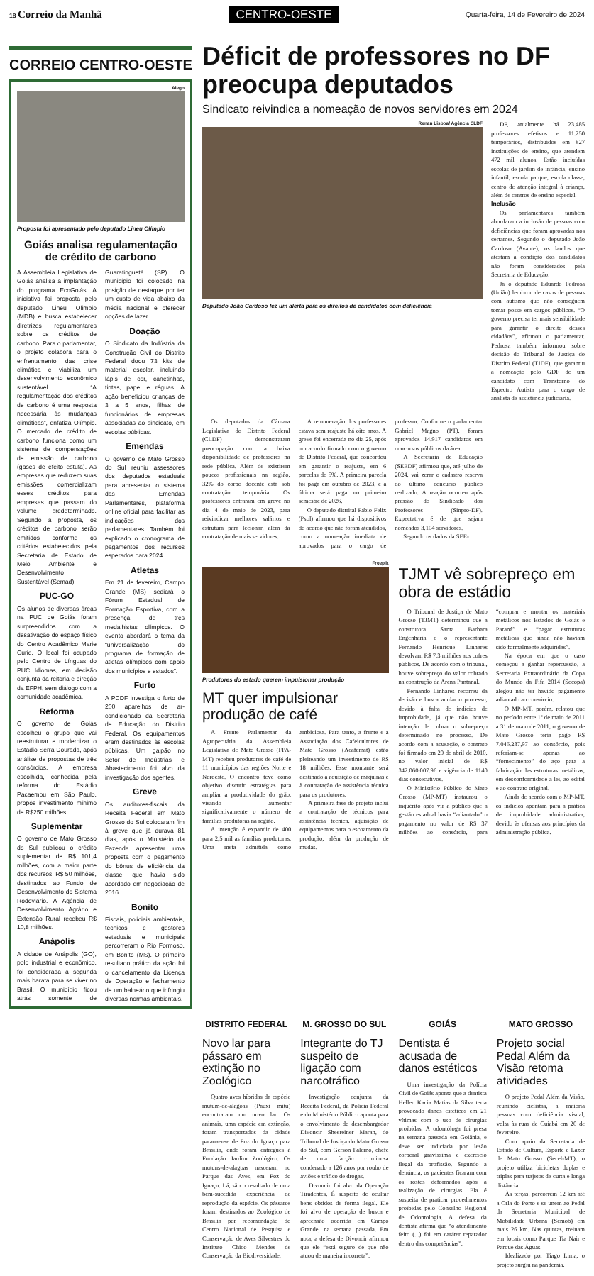18 Correio da Manhã CENTRO-OESTE Quarta-feira, 14 de Fevereiro de 2024
CORREIO CENTRO-OESTE
Alego
Proposta foi apresentado pelo deputado Lineu Olímpio
Goiás analisa regulamentação de crédito de carbono
A Assembleia Legislativa de Goiás analisa a implantação do programa EcoGoiás. A iniciativa foi proposta pelo deputado Lineu Olimpio (MDB) e busca estabelecer diretrizes regulamentares sobre os créditos de carbono. Para o parlamentar, o projeto colabora para o enfrentamento das crise climática e viabiliza um desenvolvimento econômico sustentável. “A regulamentação dos créditos de carbono é uma resposta necessária às mudanças climáticas”, enfatiza Olímpio. O mercado de crédito de carbono funciona como um sistema de compensações de emissão de carbono (gases de efeito estufa). As empresas que reduzem suas emissões comercializam esses créditos para empresas que passam do volume predeterminado. Segundo a proposta, os créditos de carbono serão emitidos conforme os critérios estabelecidos pela Secretaria de Estado de Meio Ambiente e Desenvolvimento Sustentável (Semad).
PUC-GO
Os alunos de diversas áreas na PUC de Goiás foram surpreendidos com a desativação do espaço físico do Centro Acadêmico Marie Curie. O local foi ocupado pelo Centro de Línguas do PUC Idiomas, em decisão conjunta da reitoria e direção da EFPH, sem diálogo com a comunidade acadêmica.
Reforma
O governo de Goiás escolheu o grupo que vai reestruturar e modernizar o Estádio Serra Dourada, após análise de propostas de três consórcios. A empresa escolhida, conhecida pela reforma do Estádio Pacaembu em São Paulo, propôs investimento mínimo de R$250 milhões.
Suplementar
O governo de Mato Grosso do Sul publicou o crédito suplementar de R$ 101,4 milhões, com a maior parte dos recursos, R$ 50 milhões, destinados ao Fundo de Desenvolvimento do Sistema Rodoviário. A Agência de Desenvolvimento Agrário e Extensão Rural recebeu R$ 10,8 milhões.
Anápolis
A cidade de Anápolis (GO), polo industrial e econômico, foi considerada a segunda mais barata para se viver no Brasil. O município ficou atrás somente de Guaratinguetá (SP). O município foi colocado na posição de destaque por ter um custo de vida abaixo da média nacional e oferecer opções de lazer.
Doação
O Sindicato da Indústria da Construção Civil do Distrito Federal doou 73 kits de material escolar, incluindo lápis de cor, canetinhas, tintas, papel e réguas. A ação beneficiou crianças de 3 a 5 anos, filhas de funcionários de empresas associadas ao sindicato, em escolas públicas.
Emendas
O governo de Mato Grosso do Sul reuniu assessores dos deputados estaduais para apresentar o sistema das Emendas Parlamentares, plataforma online oficial para facilitar as indicações dos parlamentares. Também foi explicado o cronograma de pagamentos dos recursos esperados para 2024.
Atletas
Em 21 de fevereiro, Campo Grande (MS) sediará o Fórum Estadual de Formação Esportiva, com a presença de três medalhistas olímpicos. O evento abordará o tema da “universalização do programa de formação de atletas olímpicos com apoio dos municípios e estados”.
Furto
A PCDF investiga o furto de 200 aparelhos de ar-condicionado da Secretaria de Educação do Distrito Federal. Os equipamentos eram destinados às escolas públicas. Um galpão no Setor de Indústrias e Abastecimento foi alvo da investigação dos agentes.
Greve
Os auditores-fiscais da Receita Federal em Mato Grosso do Sul colocaram fim à greve que já durava 81 dias, após o Ministério da Fazenda apresentar uma proposta com o pagamento do bônus de eficiência da classe, que havia sido acordado em negociação de 2016.
Bonito
Fiscais, policiais ambientais, técnicos e gestores estaduais e municipais percorreram o Rio Formoso, em Bonito (MS). O primeiro resultado prático da ação foi o cancelamento da Licença de Operação e fechamento de um balneário que infringiu diversas normas ambientais.
Déficit de professores no DF preocupa deputados
Sindicato reivindica a nomeação de novos servidores em 2024
Renan Lisboa/ Agência CLDF
Deputado João Cardoso fez um alerta para os direitos de candidatos com deficiência
DF, atualmente há 23.485 professores efetivos e 11.250 temporários, distribuídos em 827 instituições de ensino, que atendem 472 mil alunos. Estão incluídas escolas de jardim de infância, ensino infantil, escola parque, escola classe, centro de atenção integral à criança, além de centros de ensino especial.
Inclusão
Os parlamentares também abordaram a inclusão de pessoas com deficiências que foram aprovadas nos certames. Segundo o deputado João Cardoso (Avante), os laudos que atestam a condição dos candidatos não foram considerados pela Secretaria de Educação.
Já o deputado Eduardo Pedrosa (União) lembrou de casos de pessoas com autismo que não conseguem tomar posse em cargos públicos. “O governo precisa ter mais sensibilidade para garantir o direito desses cidadãos”, afirmou o parlamentar. Pedrosa também informou sobre decisão do Tribunal de Justiça do Distrito Federal (TJDF), que garantiu a nomeação pelo GDF de um candidato com Transtorno do Espectro Autista para o cargo de analista de assistência judiciária.
Os deputados da Câmara Legislativa do Distrito Federal (CLDF) demonstraram preocupação com a baixa disponibilidade de professores na rede pública. Além de existirem poucos profissionais na região, 32% do corpo docente está sob contratação temporária. Os professores entraram em greve no dia 4 de maio de 2023, para reivindicar melhores salários e estrutura para lecionar, além da contratação de mais servidores.
A remuneração dos professores estava sem reajuste há oito anos. A greve foi encerrada no dia 25, após um acordo firmado com o governo do Distrito Federal, que concordou em garantir o reajuste, em 6 parcelas de 5%. A primeira parcela foi paga em outubro de 2023, e a última será paga no primeiro semestre de 2026.
O deputado distrital Fábio Felix (Psol) afirmou que há dispositivos do acordo que não foram atendidos, como a nomeação imediata de aprovados para o cargo de professor. Conforme o parlamentar Gabriel Magno (PT), foram aprovados 14.917 candidatos em concursos públicos da área.
A Secretaria de Educação (SEEDF) afirmou que, até julho de 2024, vai zerar o cadastro reserva do último concurso público realizado. A reação ocorreu após pressão do Sindicado dos Professores (Sinpro-DF). Expectativa é de que sejam nomeados 3.104 servidores.
Segundo os dados da SEE-
Freepik
Produtores do estado querem impulsionar produção
MT quer impulsionar produção de café
A Frente Parlamentar da Agropecuária da Assembleia Legislativa de Mato Grosso (FPA-MT) recebeu produtores de café de 11 municípios das regiões Norte e Noroeste. O encontro teve como objetivo discutir estratégias para ampliar a produtividade do grão, visando aumentar significativamente o número de famílias produtoras na região.
A intenção é expandir de 400 para 2,5 mil as famílias produtoras. Uma meta admitida como ambiciosa. Para tanto, a frente e a Associação dos Cafeicultores de Mato Grosso (Acafemat) estão pleiteando um investimento de R$ 18 milhões. Esse montante será destinado à aquisição de máquinas e à contratação de assistência técnica para os produtores.
A primeira fase do projeto inclui a contratação de técnicos para assistência técnica, aquisição de equipamentos para o escoamento da produção, além da produção de mudas.
TJMT vê sobrepreço em obra de estádio
O Tribunal de Justiça de Mato Grosso (TJMT) determinou que a construtora Santa Barbara Engenharia e o representante Fernando Henrique Linhares devolvam R$ 7,3 milhões aos cofres públicos. De acordo com o tribunal, houve sobrepreço do valor cobrado na construção da Arena Pantanal.
Fernando Linhares recorreu da decisão e busca anular o processo, devido à falta de indícios de improbidade, já que não houve intenção de cobrar o sobrepreço determinado no processo. De acordo com a acusação, o contrato foi firmado em 20 de abril de 2010, no valor inicial de R$ 342.060.007.96 e vigência de 1140 dias consecutivos.
O Ministério Público do Mato Grosso (MP-MT) instaurou o inquérito após vir a público que a gestão estadual havia “adiantado” o pagamento no valor de R$ 37 milhões ao consórcio, para “comprar e montar os materiais metálicos nos Estados de Goiás e Paraná” e “pagar estruturas metálicas que ainda não haviam sido formalmente adquiridas”.
Na época em que o caso começou a ganhar repercussão, a Secretaria Extraordinário da Copa do Mundo da Fifa 2014 (Secopa) alegou não ter havido pagamento adiantado ao consórcio.
O MP-MT, porém, relatou que no período entre 1º de maio de 2011 a 31 de maio de 2011, o governo de Mato Grosso teria pago R$ 7.046.237,97 ao consórcio, pois referiam-se apenas ao “fornecimento” do aço para a fabricação das estruturas metálicas, em desconformidade à lei, ao edital e ao contrato original.
Ainda de acordo com o MP-MT, os indícios apontam para a prática de improbidade administrativa, devido às ofensas aos princípios da administração pública.
DISTRITO FEDERAL
Novo lar para pássaro em extinção no Zoológico
Quatro aves híbridas da espécie mutum-de-alagoas (Pauxi mitu) encontraram um novo lar. Os animais, uma espécie em extinção, foram transportados da cidade paranaense de Foz do Iguaçu para Brasília, onde foram entregues à Fundação Jardim Zoológico. Os mutuns-de-alagoas nasceram no Parque das Aves, em Foz do Iguaçu. Lá, são o resultado de uma bem-sucedida experiência de reprodução da espécie. Os pássaros foram destinados ao Zoológico de Brasília por recomendação do Centro Nacional de Pesquisa e Conservação de Aves Silvestres do Instituto Chico Mendes de Conservação da Biodiversidade.
M. GROSSO DO SUL
Integrante do TJ suspeito de ligação com narcotráfico
Investigação conjunta da Receita Federal, da Polícia Federal e do Ministério Público aponta para o envolvimento do desembargador Divoncir Sheereiner Maran, do Tribunal de Justiça do Mato Grosso do Sul, com Gerson Palerno, chefe de uma facção criminosa condenado a 126 anos por roubo de aviões e tráfico de drogas.
Divoncir foi alvo da Operação Tiradentes. É suspeito de ocultar bens obtidos de forma ilegal. Ele foi alvo de operação de busca e apreensão ocorrida em Campo Grande, na semana passada. Em nota, a defesa de Divoncir afirmou que ele “está seguro de que não atuou de maneira incorreta”.
GOIÁS
Dentista é acusada de danos estéticos
Uma investigação da Polícia Civil de Goiás aponta que a dentista Hellen Kacia Matias da Silva teria provocado danos estéticos em 21 vítimas com o uso de cirurgias proibidas. A odontóloga foi presa na semana passada em Goiânia, e deve ser indiciada por lesão corporal gravíssima e exercício ilegal da profissão. Segundo a denúncia, os pacientes ficaram com os rostos deformados após a realização de cirurgias. Ela é suspeita de praticar procedimentos proibidas pelo Conselho Regional de Odontologia. A defesa da dentista afirma que “o atendimento feito (...) foi em caráter reparador dentro das competências”.
MATO GROSSO
Projeto social Pedal Além da Visão retoma atividades
O projeto Pedal Além da Visão, reunindo ciclistas, a maioria pessoas com deficiência visual, volta às ruas de Cuiabá em 20 de fevereiro.
Com apoio da Secretaria de Estado de Cultura, Esporte e Lazer de Mato Grosso (Secel-MT), o projeto utiliza bicicletas duplas e triplas para trajetos de curta e longa distância.
Às terças, percorrem 12 km até a Orla do Porto e se unem ao Pedal da Secretaria Municipal de Mobilidade Urbana (Semob) em mais 26 km. Nas quintas, treinam em locais como Parque Tia Nair e Parque das Águas.
Idealizado por Tiago Lima, o projeto surgiu na pandemia.